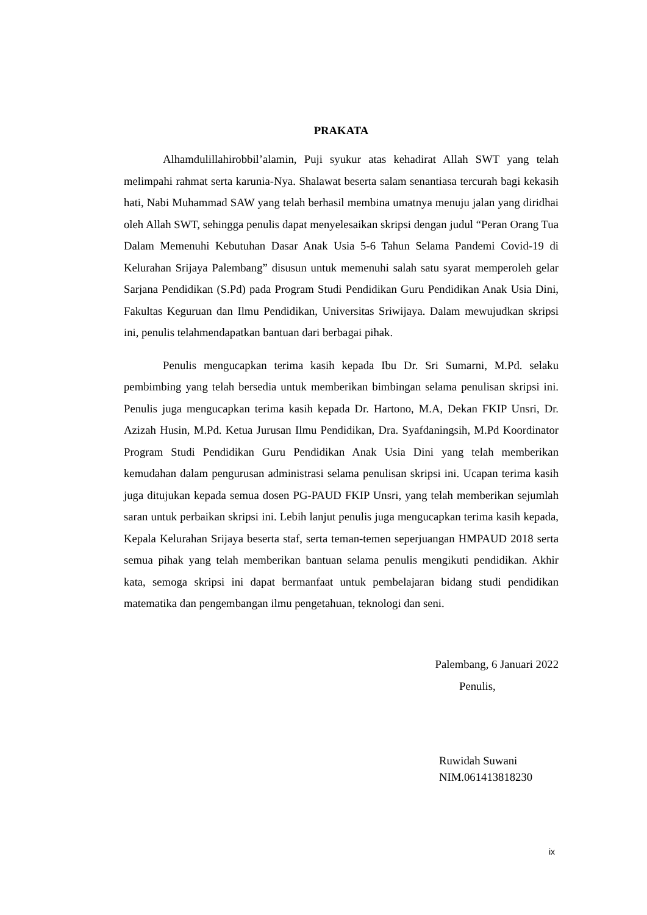PRAKATA
Alhamdulillahirobbil’alamin, Puji syukur atas kehadirat Allah SWT yang telah melimpahi rahmat serta karunia-Nya. Shalawat beserta salam senantiasa tercurah bagi kekasih hati, Nabi Muhammad SAW yang telah berhasil membina umatnya menuju jalan yang diridhai oleh Allah SWT, sehingga penulis dapat menyelesaikan skripsi dengan judul “Peran Orang Tua Dalam Memenuhi Kebutuhan Dasar Anak Usia 5-6 Tahun Selama Pandemi Covid-19 di Kelurahan Srijaya Palembang” disusun untuk memenuhi salah satu syarat memperoleh gelar Sarjana Pendidikan (S.Pd) pada Program Studi Pendidikan Guru Pendidikan Anak Usia Dini, Fakultas Keguruan dan Ilmu Pendidikan, Universitas Sriwijaya. Dalam mewujudkan skripsi ini, penulis telahmendapatkan bantuan dari berbagai pihak.
Penulis mengucapkan terima kasih kepada Ibu Dr. Sri Sumarni, M.Pd. selaku pembimbing yang telah bersedia untuk memberikan bimbingan selama penulisan skripsi ini. Penulis juga mengucapkan terima kasih kepada Dr. Hartono, M.A, Dekan FKIP Unsri, Dr. Azizah Husin, M.Pd. Ketua Jurusan Ilmu Pendidikan, Dra. Syafdaningsih, M.Pd Koordinator Program Studi Pendidikan Guru Pendidikan Anak Usia Dini yang telah memberikan kemudahan dalam pengurusan administrasi selama penulisan skripsi ini. Ucapan terima kasih juga ditujukan kepada semua dosen PG-PAUD FKIP Unsri, yang telah memberikan sejumlah saran untuk perbaikan skripsi ini. Lebih lanjut penulis juga mengucapkan terima kasih kepada, Kepala Kelurahan Srijaya beserta staf, serta teman-temen seperjuangan HMPAUD 2018 serta semua pihak yang telah memberikan bantuan selama penulis mengikuti pendidikan. Akhir kata, semoga skripsi ini dapat bermanfaat untuk pembelajaran bidang studi pendidikan matematika dan pengembangan ilmu pengetahuan, teknologi dan seni.
Palembang, 6 Januari 2022
Penulis,
Ruwidah Suwani
NIM.061413818230
ix